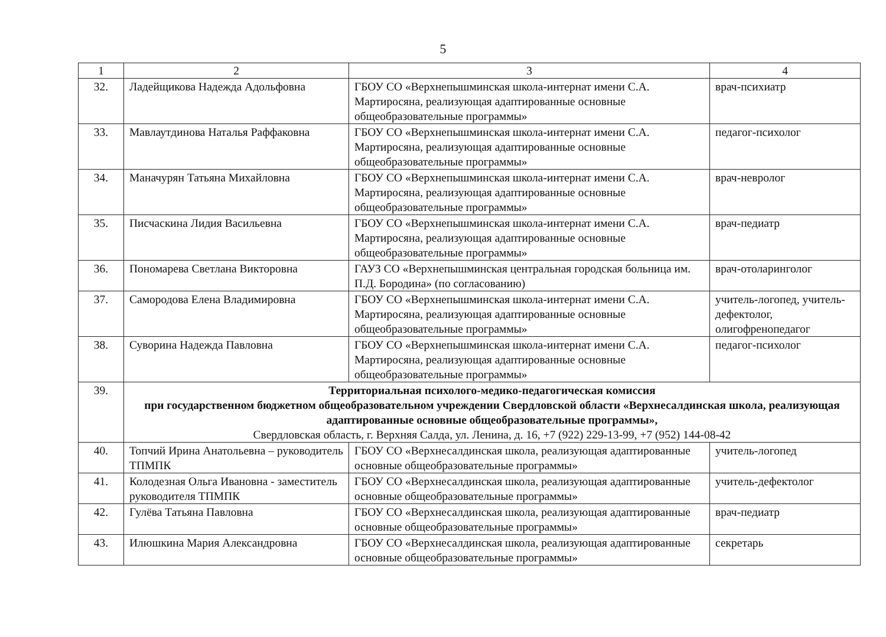5
| 1 | 2 | 3 | 4 |
| --- | --- | --- | --- |
| 32. | Ладейщикова Надежда Адольфовна | ГБОУ СО «Верхнепышминская школа-интернат имени С.А. Мартиросяна, реализующая адаптированные основные общеобразовательные программы» | врач-психиатр |
| 33. | Мавлаутдинова Наталья Раффаковна | ГБОУ СО «Верхнепышминская школа-интернат имени С.А. Мартиросяна, реализующая адаптированные основные общеобразовательные программы» | педагог-психолог |
| 34. | Маначурян Татьяна Михайловна | ГБОУ СО «Верхнепышминская школа-интернат имени С.А. Мартиросяна, реализующая адаптированные основные общеобразовательные программы» | врач-невролог |
| 35. | Писчаскина Лидия Васильевна | ГБОУ СО «Верхнепышминская школа-интернат имени С.А. Мартиросяна, реализующая адаптированные основные общеобразовательные программы» | врач-педиатр |
| 36. | Пономарева Светлана Викторовна | ГАУЗ СО «Верхнепышминская центральная городская больница им. П.Д. Бородина» (по согласованию) | врач-отоларинголог |
| 37. | Самородова Елена Владимировна | ГБОУ СО «Верхнепышминская школа-интернат имени С.А. Мартиросяна, реализующая адаптированные основные общеобразовательные программы» | учитель-логопед, учитель-дефектолог, олигофренопедагог |
| 38. | Суворина Надежда Павловна | ГБОУ СО «Верхнепышминская школа-интернат имени С.А. Мартиросяна, реализующая адаптированные основные общеобразовательные программы» | педагог-психолог |
| 39. | Территориальная психолого-медико-педагогическая комиссия при государственном бюджетном общеобразовательном учреждении Свердловской области «Верхнесалдинская школа, реализующая адаптированные основные общеобразовательные программы», Свердловская область, г. Верхняя Салда, ул. Ленина, д. 16, +7 (922) 229-13-99, +7 (952) 144-08-42 | | |
| 40. | Топчий Ирина Анатольевна – руководитель ТПМПК | ГБОУ СО «Верхнесалдинская школа, реализующая адаптированные основные общеобразовательные программы» | учитель-логопед |
| 41. | Колодезная Ольга Ивановна - заместитель руководителя ТПМПК | ГБОУ СО «Верхнесалдинская школа, реализующая адаптированные основные общеобразовательные программы» | учитель-дефектолог |
| 42. | Гулёва Татьяна Павловна | ГБОУ СО «Верхнесалдинская школа, реализующая адаптированные основные общеобразовательные программы» | врач-педиатр |
| 43. | Илюшкина Мария Александровна | ГБОУ СО «Верхнесалдинская школа, реализующая адаптированные основные общеобразовательные программы» | секретарь |